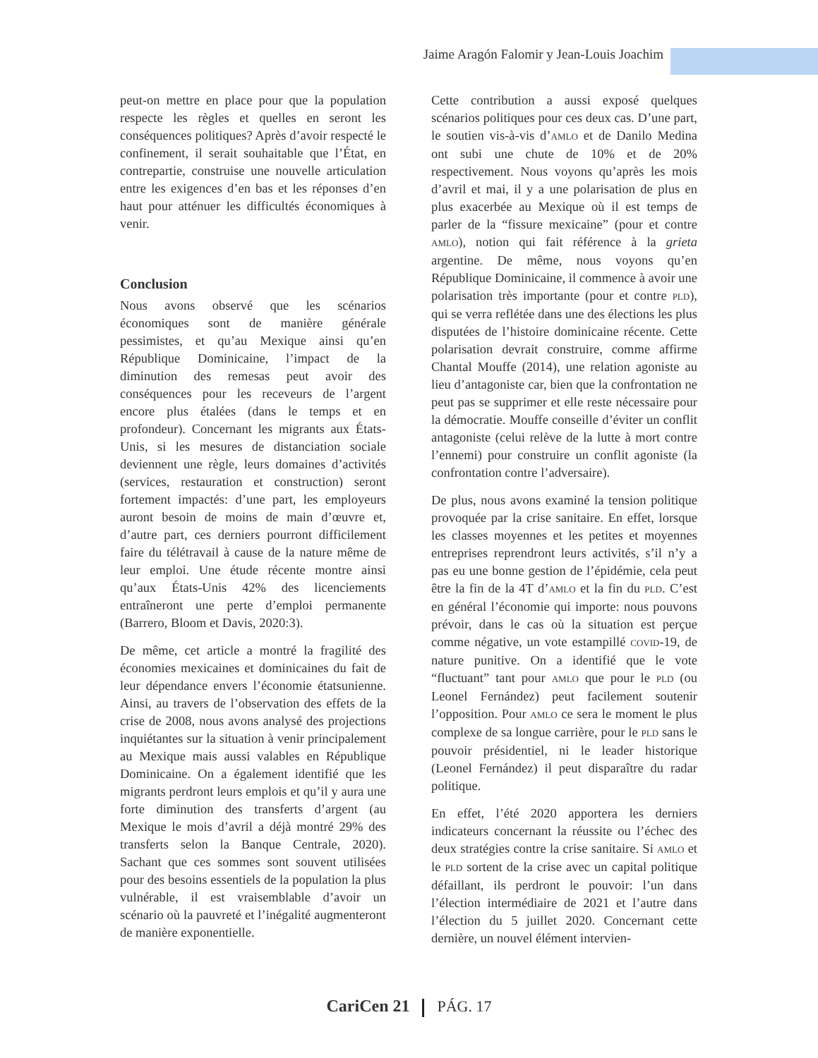Jaime Aragón Falomir y Jean-Louis Joachim
peut-on mettre en place pour que la population respecte les règles et quelles en seront les conséquences politiques? Après d’avoir respecté le confinement, il serait souhaitable que l’État, en contrepartie, construise une nouvelle articulation entre les exigences d’en bas et les réponses d’en haut pour atténuer les difficultés économiques à venir.
Conclusion
Nous avons observé que les scénarios économiques sont de manière générale pessimistes, et qu’au Mexique ainsi qu’en République Dominicaine, l’impact de la diminution des remesas peut avoir des conséquences pour les receveurs de l’argent encore plus étalées (dans le temps et en profondeur). Concernant les migrants aux États-Unis, si les mesures de distanciation sociale deviennent une règle, leurs domaines d’activités (services, restauration et construction) seront fortement impactés: d’une part, les employeurs auront besoin de moins de main d’œuvre et, d’autre part, ces derniers pourront difficilement faire du télétravail à cause de la nature même de leur emploi. Une étude récente montre ainsi qu’aux États-Unis 42% des licenciements entraîneront une perte d’emploi permanente (Barrero, Bloom et Davis, 2020:3).
De même, cet article a montré la fragilité des économies mexicaines et dominicaines du fait de leur dépendance envers l’économie étatsunienne. Ainsi, au travers de l’observation des effets de la crise de 2008, nous avons analysé des projections inquiétantes sur la situation à venir principalement au Mexique mais aussi valables en République Dominicaine. On a également identifié que les migrants perdront leurs emplois et qu’il y aura une forte diminution des transferts d’argent (au Mexique le mois d’avril a déjà montré 29% des transferts selon la Banque Centrale, 2020). Sachant que ces sommes sont souvent utilisées pour des besoins essentiels de la population la plus vulnérable, il est vraisemblable d’avoir un scénario où la pauvreté et l’inégalité augmenteront de manière exponentielle.
Cette contribution a aussi exposé quelques scénarios politiques pour ces deux cas. D’une part, le soutien vis-à-vis d’AMLO et de Danilo Medina ont subi une chute de 10% et de 20% respectivement. Nous voyons qu’après les mois d’avril et mai, il y a une polarisation de plus en plus exacerbée au Mexique où il est temps de parler de la “fissure mexicaine” (pour et contre AMLO), notion qui fait référence à la grieta argentine. De même, nous voyons qu’en République Dominicaine, il commence à avoir une polarisation très importante (pour et contre PLD), qui se verra reflétée dans une des élections les plus disputées de l’histoire dominicaine récente. Cette polarisation devrait construire, comme affirme Chantal Mouffe (2014), une relation agoniste au lieu d’antagoniste car, bien que la confrontation ne peut pas se supprimer et elle reste nécessaire pour la démocratie. Mouffe conseille d’éviter un conflit antagoniste (celui relève de la lutte à mort contre l’ennemi) pour construire un conflit agoniste (la confrontation contre l’adversaire).
De plus, nous avons examiné la tension politique provoquée par la crise sanitaire. En effet, lorsque les classes moyennes et les petites et moyennes entreprises reprendront leurs activités, s’il n’y a pas eu une bonne gestion de l’épidémie, cela peut être la fin de la 4T d’AMLO et la fin du PLD. C’est en général l’économie qui importe: nous pouvons prévoir, dans le cas où la situation est perçue comme négative, un vote estampillé COVID-19, de nature punitive. On a identifié que le vote “fluctuant” tant pour AMLO que pour le PLD (ou Leonel Fernández) peut facilement soutenir l’opposition. Pour AMLO ce sera le moment le plus complexe de sa longue carrière, pour le PLD sans le pouvoir présidentiel, ni le leader historique (Leonel Fernández) il peut disparaître du radar politique.
En effet, l’été 2020 apportera les derniers indicateurs concernant la réussite ou l’échec des deux stratégies contre la crise sanitaire. Si AMLO et le PLD sortent de la crise avec un capital politique défaillant, ils perdront le pouvoir: l’un dans l’élection intermédiaire de 2021 et l’autre dans l’élection du 5 juillet 2020. Concernant cette dernière, un nouvel élément intervien-
CariCen 21 PÁG. 17